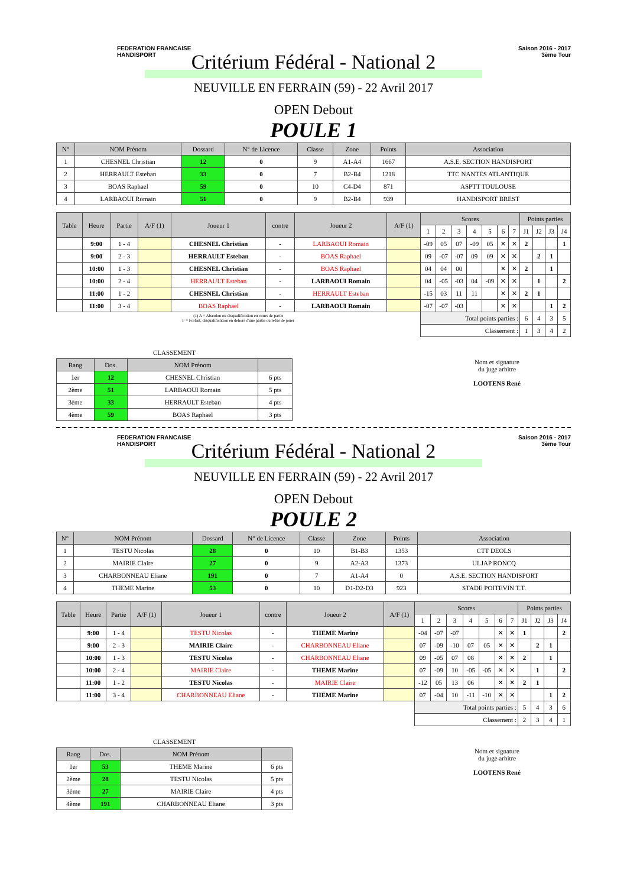FEDERATION FRANCAISE
HANDISPORT Saison 2016 - 2017
3ème Tour
Critérium Fédéral - National 2
NEUVILLE EN FERRAIN (59) - 22 Avril 2017
OPEN Debout
POULE 1
| N° | NOM Prénom | Dossard | N° de Licence | Classe | Zone | Points | Association |
| --- | --- | --- | --- | --- | --- | --- | --- |
| 1 | CHESNEL Christian | 12 | 0 | 9 | A1-A4 | 1667 | A.S.E. SECTION HANDISPORT |
| 2 | HERRAULT Esteban | 33 | 0 | 7 | B2-B4 | 1218 | TTC NANTES ATLANTIQUE |
| 3 | BOAS Raphael | 59 | 0 | 10 | C4-D4 | 871 | ASPTT TOULOUSE |
| 4 | LARBAOUI Romain | 51 | 0 | 9 | B2-B4 | 939 | HANDISPORT BREST |
| Table | Heure | Partie | A/F (1) | Joueur 1 | contre | Joueur 2 | A/F (1) | Scores | | | | | | | Points parties | | | |
| --- | --- | --- | --- | --- | --- | --- | --- | --- | --- | --- | --- | --- | --- | --- | --- | --- | --- | --- |
| | | | | | | | | 1 | 2 | 3 | 4 | 5 | 6 | 7 | J1 | J2 | J3 | J4 |
| | 9:00 | 1 - 4 | | CHESNEL Christian | - | LARBAOUI Romain | | -09 | 05 | 07 | -09 | 05 | ✕ | ✕ | 2 | | | 1 |
| | 9:00 | 2 - 3 | | HERRAULT Esteban | - | BOAS Raphael | | 09 | -07 | -07 | 09 | 09 | ✕ | ✕ | | 2 | 1 | |
| | 10:00 | 1 - 3 | | CHESNEL Christian | - | BOAS Raphael | | 04 | 04 | 00 | | | ✕ | ✕ | 2 | | 1 | |
| | 10:00 | 2 - 4 | | HERRAULT Esteban | - | LARBAOUI Romain | | 04 | -05 | -03 | 04 | -09 | ✕ | ✕ | | 1 | | 2 |
| | 11:00 | 1 - 2 | | CHESNEL Christian | - | HERRAULT Esteban | | -15 | 03 | 11 | 11 | | ✕ | ✕ | 2 | 1 | | |
| | 11:00 | 3 - 4 | | BOAS Raphael | - | LARBAOUI Romain | | -07 | -07 | -03 | | | ✕ | ✕ | | | 1 | 2 |
| (1) A = Abandon ou disqualification en cours de partie F = Forfait, disqualification en dehors d'une partie ou refus de jouer | | | | | | | | Total points parties : | | | | | | | 6 | 4 | 3 | 5 |
| | | | | | | | | Classement : | | | | | | | 1 | 3 | 4 | 2 |
| CLASSEMENT | | | |
| Rang | Dos. | NOM Prénom | |
| 1er | 12 | CHESNEL Christian | 6 pts |
| 2ème | 51 | LARBAOUI Romain | 5 pts |
| 3ème | 33 | HERRAULT Esteban | 4 pts |
| 4ème | 59 | BOAS Raphael | 3 pts |
Nom et signature
du juge arbitre
LOOTENS René
FEDERATION FRANCAISE
HANDISPORT Saison 2016 - 2017
3ème Tour
Critérium Fédéral - National 2
NEUVILLE EN FERRAIN (59) - 22 Avril 2017
OPEN Debout
POULE 2
| N° | NOM Prénom | Dossard | N° de Licence | Classe | Zone | Points | Association |
| --- | --- | --- | --- | --- | --- | --- | --- |
| 1 | TESTU Nicolas | 28 | 0 | 10 | B1-B3 | 1353 | CTT DEOLS |
| 2 | MAIRIE Claire | 27 | 0 | 9 | A2-A3 | 1373 | ULJAP RONCQ |
| 3 | CHARBONNEAU Eliane | 191 | 0 | 7 | A1-A4 | 0 | A.S.E. SECTION HANDISPORT |
| 4 | THEME Marine | 53 | 0 | 10 | D1-D2-D3 | 923 | STADE POITEVIN T.T. |
| Table | Heure | Partie | A/F (1) | Joueur 1 | contre | Joueur 2 | A/F (1) | Scores | | | | | | | Points parties | | | |
| --- | --- | --- | --- | --- | --- | --- | --- | --- | --- | --- | --- | --- | --- | --- | --- | --- | --- | --- |
| | | | | | | | | 1 | 2 | 3 | 4 | 5 | 6 | 7 | J1 | J2 | J3 | J4 |
| | 9:00 | 1 - 4 | | TESTU Nicolas | - | THEME Marine | | -04 | -07 | -07 | | | ✕ | ✕ | 1 | | | 2 |
| | 9:00 | 2 - 3 | | MAIRIE Claire | - | CHARBONNEAU Eliane | | 07 | -09 | -10 | 07 | 05 | ✕ | ✕ | | 2 | 1 | |
| | 10:00 | 1 - 3 | | TESTU Nicolas | - | CHARBONNEAU Eliane | | 09 | -05 | 07 | 08 | | ✕ | ✕ | 2 | | 1 | |
| | 10:00 | 2 - 4 | | MAIRIE Claire | - | THEME Marine | | 07 | -09 | 10 | -05 | -05 | ✕ | ✕ | | 1 | | 2 |
| | 11:00 | 1 - 2 | | TESTU Nicolas | - | MAIRIE Claire | | -12 | 05 | 13 | 06 | | ✕ | ✕ | 2 | 1 | | |
| | 11:00 | 3 - 4 | | CHARBONNEAU Eliane | - | THEME Marine | | 07 | -04 | 10 | -11 | -10 | ✕ | ✕ | | | 1 | 2 |
| | | | | | | | | Total points parties : | | | | | | | 5 | 4 | 3 | 6 |
| | | | | | | | | Classement : | | | | | | | 2 | 3 | 4 | 1 |
| CLASSEMENT | | | |
| Rang | Dos. | NOM Prénom | |
| 1er | 53 | THEME Marine | 6 pts |
| 2ème | 28 | TESTU Nicolas | 5 pts |
| 3ème | 27 | MAIRIE Claire | 4 pts |
| 4ème | 191 | CHARBONNEAU Eliane | 3 pts |
Nom et signature
du juge arbitre
LOOTENS René